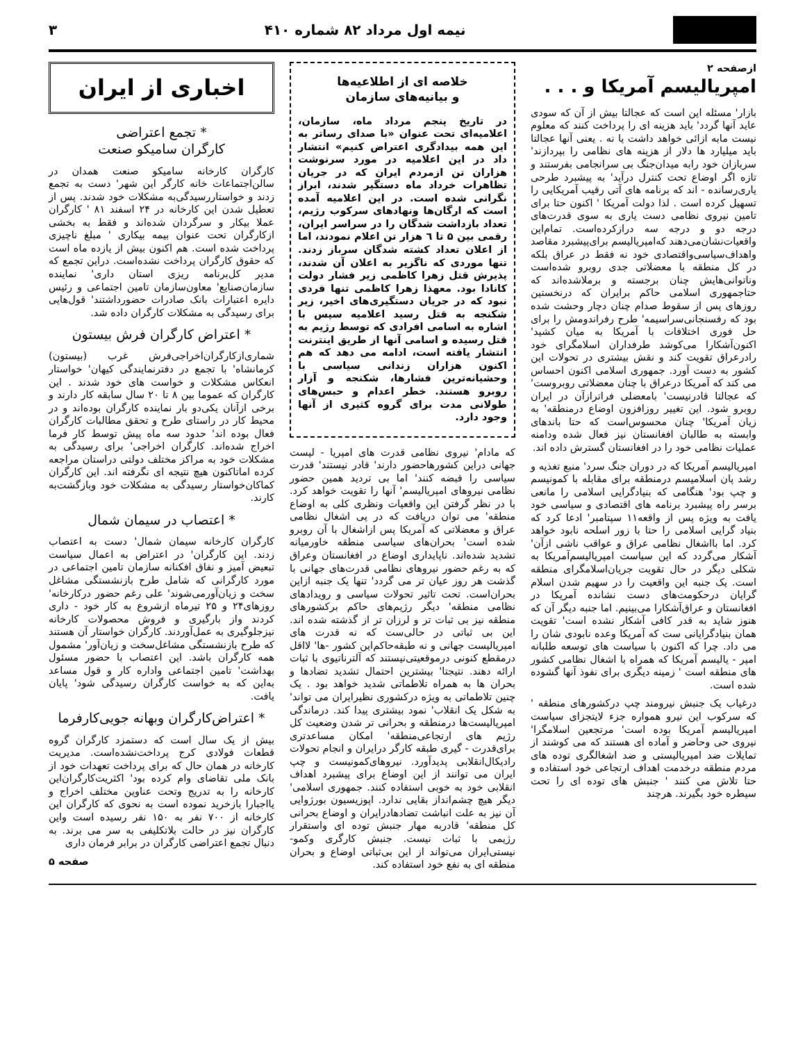نیمه اول مرداد ۸۲ شماره ۴۱۰ ۳
ازصفحه ۲
امپریالیسم آمریکا و . . .
بازار' مسئله این است که عجالتا بیش از آن که سودی عاید آنها گردد' باید هزینه ای را پرداخت کنند که معلوم نیست مابه ازائی خواهد داشت یا نه . یعنی آنها عجالتا باید میلیارد ها دلار از هزینه های نظامی را بپردازند' سربازان خود رابه میدان‌جنگ بی سرانجامی بفرستند و تازه اگر اوضاع تحت کنترل درآید' به پیشبرد طرحی یاری‌رسانده - اند که برنامه های آتی رقیب آمریکایی را تسهیل کرده است . لذا دولت آمریکا ' اکنون حتا برای تامین نیروی نظامی دست یاری به سوی قدرت‌های درجه دو و درجه سه درازکرده‌است. تمام‌این واقعیات‌نشان‌می‌دهند که‌امپریالیسم برای‌پیشبرد مقاصد واهداف‌سیاسی‌واقتصادی خود نه فقط در عراق بلکه در کل منطقه با معضلاتی جدی روبرو شده‌است وناتوانی‌هایش چنان برجسته و برملاشده‌اند که حتاجمهوری اسلامی حاکم برایران که درنخستین روزهای پس از سقوط صدام چنان دچار وحشت شده بود که رفسنجانی‌سراسیمه' طرح رفراندومش را برای حل فوری اختلافات با آمریکا به میان کشید' اکنون‌آشکارا می‌کوشد طرفداران اسلامگرای خود رادرعراق تقویت کند و نقش بیشتری در تحولات این کشور به دست آورد. جمهوری اسلامی اکنون احساس می کند که آمریکا درعراق با چنان معضلاتی روبروست' که عجالتا قادرنیست' بامعضلی فراترازآن در ایران روبرو شود. این تغییر روزافزون اوضاع درمنطقه' به زیان آمریکا' چنان محسوس‌است که حتا باندهای وابسته به طالبان افغانستان نیز فعال شده ودامنه عملیات نظامی خود را در افغانستان گسترش داده اند.
امپریالیسم آمریکا که در دوران جنگ سرد' منبع تغذیه و رشد پان اسلامیسم درمنطقه برای مقابله با کمونیسم و چپ بود' هنگامی که بنیادگرایی اسلامی را مانعی برسر راه پیشبرد برنامه های اقتصادی و سیاسی خود یافت به ویژه پس از واقعه۱۱ سپتامبر' ادعا کرد که بنیاد گرایی اسلامی را حتا با زور اسلحه نابود خواهد کرد. اما بااشغال نظامی عراق و عواقب ناشی ازآن' آشکار می‌گردد که این سیاست امپریالیسم‌آمریکا به شکلی دیگر در حال تقویت جریان‌اسلامگرای منطقه است. یک جنبه این واقعیت را در سهیم شدن اسلام گرایان درحکومت‌های دست نشانده آمریکا در افغانستان و عراق‌آشکارا می‌بینیم. اما جنبه دیگر آن که هنوز شاید به قدر کافی آشکار نشده است' تقویت همان بنیادگرایانی ست که آمریکا وعده نابودی شان را می داد. چرا که اکنون با سیاست های توسعه طلبانه امپر - یالیسم آمریکا که همراه با اشغال نظامی کشور های منطقه است ' زمینه دیگری برای نفوذ آنها گشوده شده است.
درغیاب یک جنبش نیرومند چپ درکشورهای منطقه ' که سرکوب این نیرو همواره جزء لایتجزای سیاست امپریالیسم آمریکا بوده است' مرتجعین اسلامگرا' نیروی حی وحاضر و آماده ای هستند که می کوشند از تمایلات ضد امپریالیستی و ضد اشغالگری توده های مردم منطقه درخدمت اهداف ارتجاعی خود استفاده و حتا تلاش می کنند ' جنبش های توده ای را تحت سیطره خود بگیرند. هرچند
خلاصه ای از اطلاعیه‌ها
و بیانیه‌های سازمان
در تاریخ پنجم مرداد ماه، سازمان، اعلامیه‌ای تحت عنوان «با صدای رساتر به این همه بیدادگری اعتراض کنیم» انتشار داد در این اعلامیه در مورد سرنوشت هزاران تن ازمردم ایران که در جریان تظاهرات خرداد ماه دستگیر شدند، ابراز نگرانی شده است. در این اعلامیه آمده است که ارگان‌ها ونهادهای سرکوب رژیم، تعداد بازداشت شدگان را در سراسر ایران، رقمی بین ۵ تا ٦ هزار تن اعلام نمودند، اما از اعلان تعداد کشته شدگان سرباز زدند. تنها موردی که ناگزیر به اعلان آن شدند، پذیرش قتل زهرا کاظمی زیر فشار دولت کانادا بود. معهذا زهرا کاظمی تنها فردی نبود که در جریان دستگیری‌های اخیر، زیر شکنجه به قتل رسید اعلامیه سپس با اشاره به اسامی افرادی که توسط رژیم به قتل رسیده و اسامی آنها از طریق اینترنت انتشار یافته است، ادامه می دهد که هم اکنون هزاران زندانی سیاسی با وحشیانه‌ترین فشارها، شکنجه و آزار روبرو هستند. خطر اعدام و حبس‌های طولانی مدت برای گروه کثیری از آنها وجود دارد.
که مادام' نیروی نظامی قدرت های امپریا - لیست جهانی دراین کشورهاحضور دارند' قادر نیستند' قدرت سیاسی را قبضه کنند' اما بی تردید همین حضور نظامی نیروهای امپریالیسم' آنها را تقویت خواهد کرد. با در نظر گرفتن این واقعیات ونظری کلی به اوضاع منطقه' می توان دریافت که در پی اشغال نظامی عراق و معضلاتی که آمریکا پس ازاشغال با آن روبرو شده است' بحران‌های سیاسی منطقه خاورمیانه تشدید شده‌اند. ناپایداری اوضاع در افغانستان وعراق که به رغم حضور نیروهای نظامی قدرت‌های جهانی با گذشت هر روز عیان تر می گردد' تنها یک جنبه ازاین بحران‌است. تحت تاثیر تحولات سیاسی و رویدادهای نظامی منطقه' دیگر رژیم‌های حاکم برکشورهای منطقه نیز بی ثبات تر و لرزان تر از گذشته شده اند. این بی ثباتی در حالی‌ست که نه قدرت های امپریالیست جهانی و نه طبقه‌حاکم‌این کشور -ها' لااقل درمقطع کنونی درموقعیتی‌نیستند که آلترناتیوی با ثبات ارائه دهند. نتیجتا' بیشترین احتمال تشدید تضادها و بحران ها به همراه تلاطماتی شدید خواهد بود . یک چنین تلاطماتی به ویژه درکشوری نظیرایران می تواند' به شکل یک انقلاب' نمود بیشتری پیدا کند. درماندگی امپریالیست‌ها درمنطقه و بحرانی تر شدن وضعیت کل رژیم های ارتجاعی‌منطقه' امکان مساعدتری برای‌قدرت - گیری طبقه کارگر درایران و انجام تحولات رادیکال‌انقلابی پدیدآورد. نیروهای‌کمونیست و چپ ایران می توانند از این اوضاع برای پیشبرد اهداف انقلابی خود به خوبی استفاده کنند. جمهوری اسلامی' دیگر هیچ چشم‌انداز بقایی ندارد. اپوزیسیون بورژوایی آن نیز به علت انباشت تضادهادرایران و اوضاع بحرانی کل منطقه' قادربه مهار جنبش توده ای واستقرار رژیمی با ثبات نیست. جنبش کارگری وکمو- نیستی‌ایران می‌تواند از این بی‌ثباتی اوضاع و بحران منطقه ای به نفع خود استفاده کند.
اخباری از ایران
* تجمع اعتراضی
کارگران سامیکو صنعت
کارگران کارخانه سامیکو صنعت همدان در سالن‌اجتماعات خانه کارگر این شهر' دست به تجمع زدند و خواستاررسیدگی‌به مشکلات خود شدند. پس از تعطیل شدن این کارخانه در ۲۴ اسفند ۸۱ ' کارگران عملا بیکار و سرگردان شده‌اند و فقط به بخشی ازکارگران تحت عنوان بیمه بیکاری ' مبلغ ناچیزی پرداخت شده است. هم اکنون بیش از یازده ماه است که حقوق کارگران پرداخت نشده‌است. دراین تجمع که مدیر کل‌برنامه ریزی استان داری' نماینده سازمان‌صنایع' معاون‌سازمان تامین اجتماعی و رئیس دایره اعتبارات بانک صادرات حضورداشتند' قول‌هایی برای رسیدگی به مشکلات کارگران داده شد.
* اعتراض کارگران فرش بیستون
شماری‌ازکارگران‌اخراجی‌فرش غرب (بیستون) کرمانشاه' با تجمع در دفترنمایندگی کیهان' خواستار انعکاس مشکلات و خواست های خود شدند . این کارگران که عموما بین ۸ تا ۲۰ سال سابقه کار دارند و برخی ازآنان یکی‌دو بار نماینده کارگران بوده‌اند و در محیط کار در راستای طرح و تحقق مطالبات کارگران فعال بوده اند' حدود سه ماه پیش توسط کار فرما اخراج شده‌اند. کارگران اخراجی' برای رسیدگی به مشکلات خود به مراکز مختلف دولتی دراستان مراجعه کرده اماتاکنون هیچ نتیجه ای نگرفته اند. این کارگران کماکان‌خواستار رسیدگی به مشکلات خود وبازگشت‌به کارند.
* اعتصاب در سیمان شمال
کارگران کارخانه سیمان شمال' دست به اعتصاب زدند. این کارگران' در اعتراض به اعمال سیاست تبعیض آمیز و نفاق افکنانه سازمان تامین اجتماعی در مورد کارگرانی که شامل طرح بازنشستگی مشاغل سخت و زیان‌آورمی‌شوند' علی رغم حضور درکارخانه' روزهای۲۴ و ۲۵ تیرماه ازشروع به کار خود - داری کردند واز بارگیری و فروش محصولات کارخانه نیزجلوگیری به عمل‌آوردند. کارگران خواستار آن هستند که طرح بازنشستگی مشاغل‌سخت و زیان‌آور' مشمول همه کارگران باشد. این اعتصاب با حضور مسئول بهداشت' تامین اجتماعی واداره کار و قول مساعد به‌این که به خواست کارگران رسیدگی شود' پایان یافت.
* اعتراض‌کارگران وبهانه جویی‌کارفرما
بیش از یک سال است که دستمزد کارگران گروه قطعات فولادی کرج پرداخت‌نشده‌است. مدیریت کارخانه در همان حال که برای پرداخت تعهدات خود از بانک ملی تقاضای وام کرده بود' اکثریت‌کارگران‌این کارخانه را به تدریج وتحت عناوین مختلف اخراج و یااجبارا بازخرید نموده است به نحوی که کارگران این کارخانه از ۷۰۰ نفر به ۱۵۰ نفر رسیده است واین کارگران نیز در حالت بلاتکلیفی به سر می برند. به دنبال تجمع اعتراضی کارگران در برابر فرمان داری
صفحه ۵